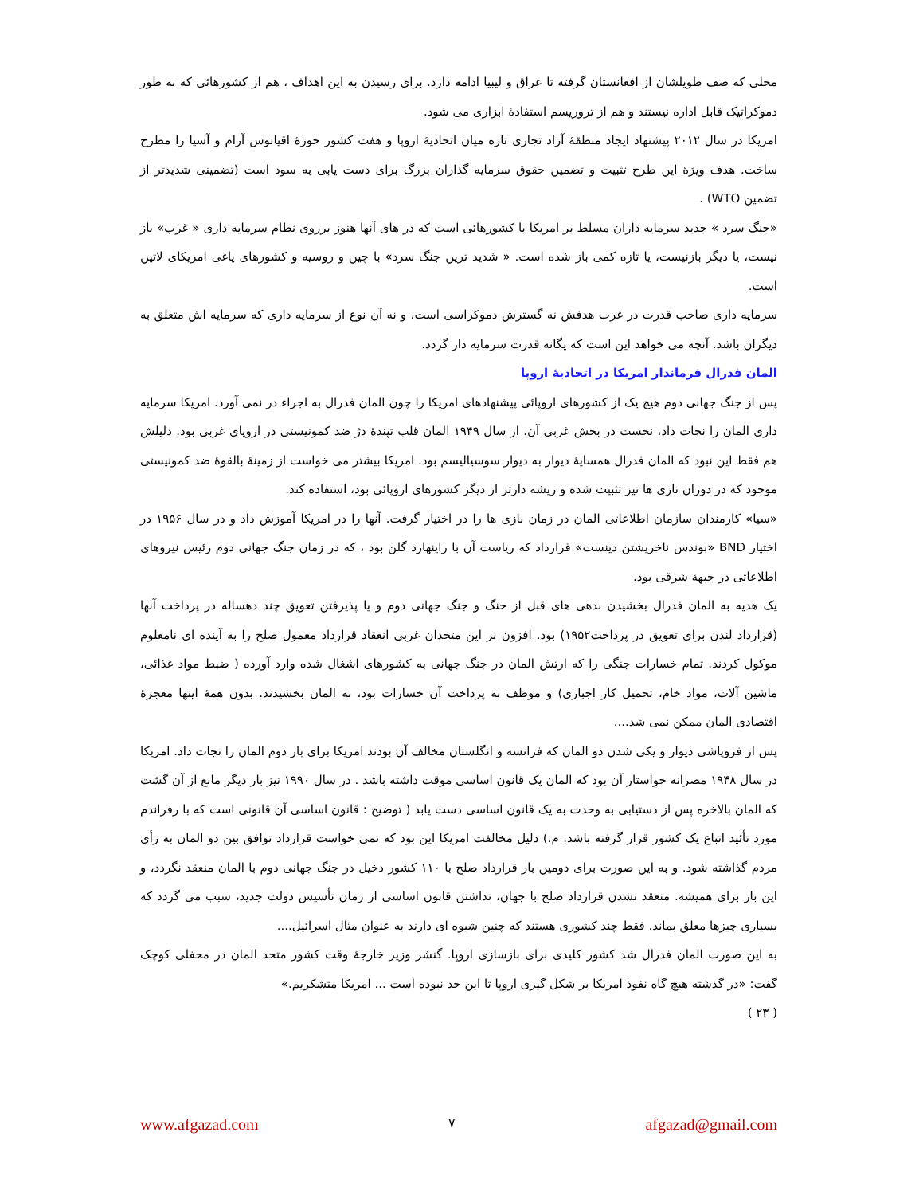محلی که صف طویلشان از افغانستان گرفته تا عراق و لیبیا ادامه دارد. برای رسیدن به این اهداف ، هم از کشورهائی که به طور دموکراتیک قابل اداره نیستند و هم از تروریسم استفادهٔ ابزاری می شود.
امریکا در سال ۲۰۱۲ پیشنهاد ایجاد منطقهٔ آزاد تجاری تازه میان اتحادیهٔ اروپا و هفت کشور حوزهٔ اقیانوس آرام و آسیا را مطرح ساخت. هدف ویژهٔ این طرح تثبیت و تضمین حقوق سرمایه گذاران بزرگ برای دست یابی به سود است (تضمینی شدیدتر از تضمین WTO) .
«جنگ سرد » جدید سرمایه داران مسلط بر امریکا با کشورهائی است که در های آنها هنوز برروی نظام سرمایه داری « غرب» باز نیست، یا دیگر بازنیست، یا تازه کمی باز شده است. « شدید ترین جنگ سرد» با چین و روسیه و کشورهای یاغی امریکای لاتین است.
سرمایه داری صاحب قدرت در غرب هدفش نه گسترش دموکراسی است، و نه آن نوع از سرمایه داری که سرمایه اش متعلق به دیگران باشد. آنچه می خواهد این است که یگانه قدرت سرمایه دار گردد.
المان فدرال فرماندار امریکا در اتحادیهٔ اروپا
پس از جنگ جهانی دوم هیچ یک از کشورهای اروپائی پیشنهادهای امریکا را چون المان فدرال به اجراء در نمی آورد. امریکا سرمایه داری المان را نجات داد، نخست در بخش غربی آن. از سال ۱۹۴۹ المان قلب تپندهٔ دژ ضد کمونیستی در اروپای غربی بود. دلیلش هم فقط این نبود که المان فدرال همسایهٔ دیوار به دیوار سوسیالیسم بود. امریکا بیشتر می خواست از زمینهٔ بالقوهٔ ضد کمونیستی موجود که در دوران نازی ها نیز تثبیت شده و ریشه دارتر از دیگر کشورهای اروپائی بود، استفاده کند.
«سیا» کارمندان سازمان اطلاعاتی المان در زمان نازی ها را در اختیار گرفت. آنها را در امریکا آموزش داد و در سال ۱۹۵۶ در اختیار BND «بوندس ناخریشتن دینست» قرارداد که ریاست آن با راینهارد گلن بود ، که در زمان جنگ جهانی دوم رئیس نیروهای اطلاعاتی در جبههٔ شرقی بود.
یک هدیه به المان فدرال بخشیدن بدهی های قبل از جنگ و جنگ جهانی دوم و یا پذیرفتن تعویق چند دهساله در پرداخت آنها (قرارداد لندن برای تعویق در پرداخت۱۹۵۲) بود. افزون بر این متحدان غربی انعقاد قرارداد معمول صلح را به آینده ای نامعلوم موکول کردند. تمام خسارات جنگی را که ارتش المان در جنگ جهانی به کشورهای اشغال شده وارد آورده ( ضبط مواد غذائی، ماشین آلات، مواد خام، تحمیل کار اجباری) و موظف به پرداخت آن خسارات بود، به المان بخشیدند. بدون همهٔ اینها معجزهٔ اقتصادی المان ممکن نمی شد....
پس از فروپاشی دیوار و یکی شدن دو المان که فرانسه و انگلستان مخالف آن بودند امریکا برای بار دوم المان را نجات داد. امریکا در سال ۱۹۴۸ مصرانه خواستار آن بود که المان یک قانون اساسی موقت داشته باشد . در سال ۱۹۹۰ نیز بار دیگر مانع از آن گشت که المان بالاخره پس از دستیابی به وحدت به یک قانون اساسی دست یابد ( توضیح : قانون اساسی آن قانونی است که با رفراندم مورد تأئید اتباع یک کشور قرار گرفته باشد. م.) دلیل مخالفت امریکا این بود که نمی خواست قرارداد توافق بین دو المان به رأی مردم گذاشته شود. و به این صورت برای دومین بار قرارداد صلح با ۱۱۰ کشور دخیل در جنگ جهانی دوم با المان منعقد نگردد، و این بار برای همیشه. منعقد نشدن قرارداد صلح با جهان، نداشتن قانون اساسی از زمان تأسیس دولت جدید، سبب می گردد که بسیاری چیزها معلق بماند. فقط چند کشوری هستند که چنین شیوه ای دارند به عنوان مثال اسرائیل....
به این صورت المان فدرال شد کشور کلیدی برای بازسازی اروپا. گنشر وزیر خارجهٔ وقت کشور متحد المان در محفلی کوچک گفت: «در گذشته هیچ گاه نفوذ امریکا بر شکل گیری اروپا تا این حد نبوده است ... امریکا متشکریم.»
( ۲۳ )
www.afgazad.com ۷ afgazad@gmail.com